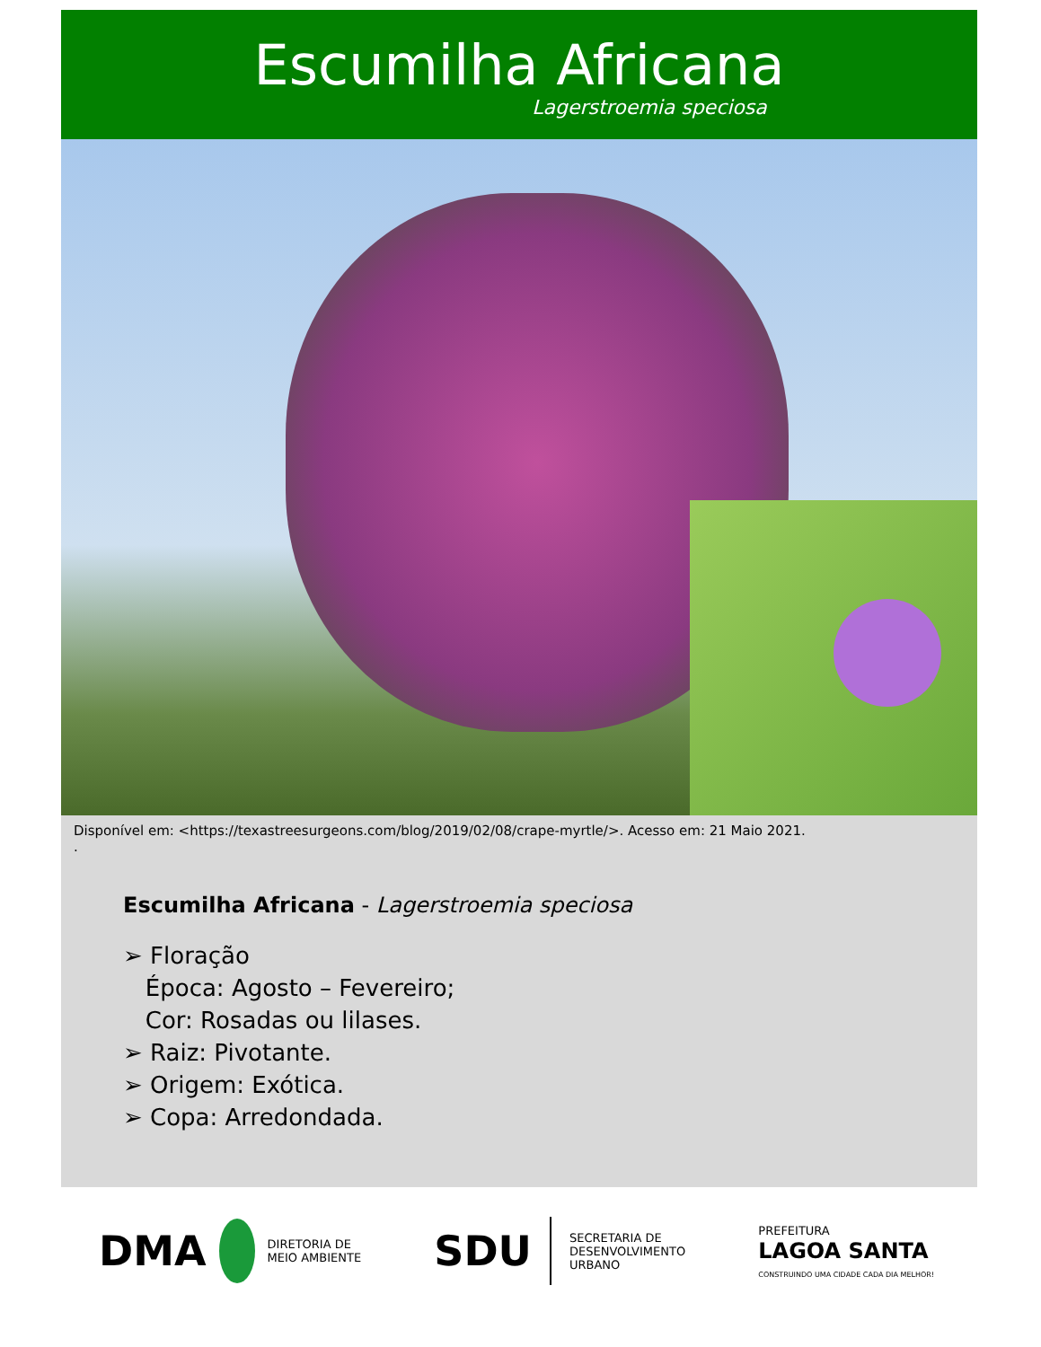Escumilha Africana
Lagerstroemia speciosa
Disponível em: <https://texastreesurgeons.com/blog/2019/02/08/crape-myrtle/>. Acesso em: 21 Maio 2021.
.
Escumilha Africana - Lagerstroemia speciosa
➢ Floração
Época: Agosto – Fevereiro;
Cor: Rosadas ou lilases.
➢ Raiz: Pivotante.
➢ Origem: Exótica.
➢ Copa: Arredondada.
DMA DIRETORIA DE
MEIO AMBIENTE
SDU SECRETARIA DE
DESENVOLVIMENTO
URBANO
PREFEITURA
LAGOA SANTA
CONSTRUINDO UMA CIDADE CADA DIA MELHOR!